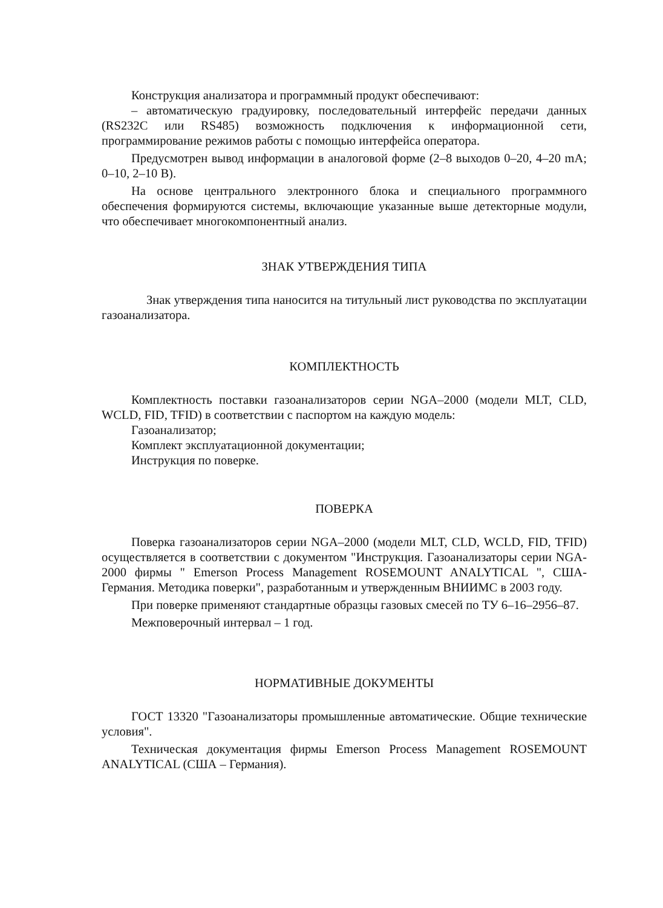Конструкция анализатора и программный продукт обеспечивают:
– автоматическую градуировку, последовательный интерфейс передачи данных (RS232C или RS485) возможность подключения к информационной сети, программирование режимов работы с помощью интерфейса оператора.
Предусмотрен вывод информации в аналоговой форме (2–8 выходов 0–20, 4–20 mA; 0–10, 2–10 В).
На основе центрального электронного блока и специального программного обеспечения формируются системы, включающие указанные выше детекторные модули, что обеспечивает многокомпонентный анализ.
ЗНАК УТВЕРЖДЕНИЯ ТИПА
Знак утверждения типа наносится на титульный лист руководства по эксплуатации газоанализатора.
КОМПЛЕКТНОСТЬ
Комплектность поставки газоанализаторов серии NGA–2000 (модели MLT, CLD, WCLD, FID, TFID) в соответствии с паспортом на каждую модель:
Газоанализатор;
Комплект эксплуатационной документации;
Инструкция по поверке.
ПОВЕРКА
Поверка газоанализаторов серии NGA–2000 (модели MLT, CLD, WCLD, FID, TFID) осуществляется в соответствии с документом "Инструкция. Газоанализаторы серии NGA-2000 фирмы " Emerson Process Management ROSEMOUNT ANALYTICAL ", США-Германия. Методика поверки", разработанным и утвержденным ВНИИМС в 2003 году.
При поверке применяют стандартные образцы газовых смесей по ТУ 6–16–2956–87.
Межповерочный интервал – 1 год.
НОРМАТИВНЫЕ ДОКУМЕНТЫ
ГОСТ 13320 "Газоанализаторы промышленные автоматические. Общие технические условия".
Техническая документация фирмы Emerson Process Management ROSEMOUNT ANALYTICAL (США – Германия).